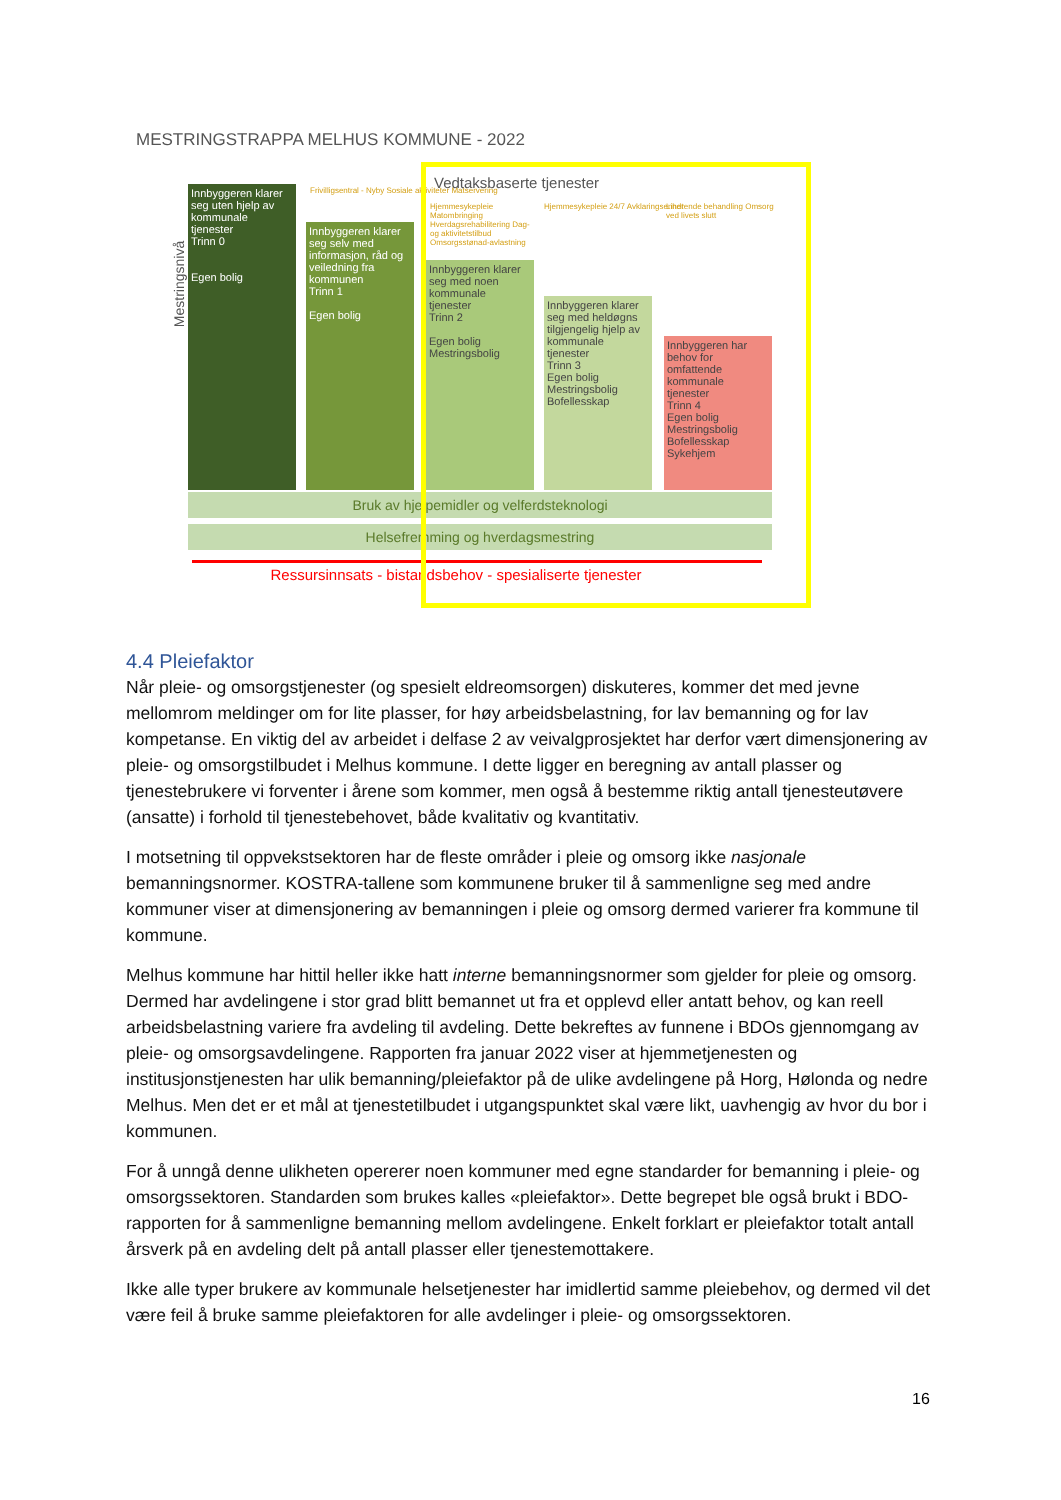MESTRINGSTRAPPA MELHUS KOMMUNE - 2022
Mestringsnivå
Innbyggeren klarer seg uten hjelp av kommunale tjenester
Trinn 0
Egen bolig
Frivilligsentral - Nyby Sosiale aktiviteter Matservering
Innbyggeren klarer seg selv med informasjon, råd og veiledning fra kommunen
Trinn 1
Egen bolig
Vedtaksbaserte tjenester
Hjemmesykepleie Matombringing Hverdagsrehabilitering Dag- og aktivitetstilbud Omsorgsstønad-avlastning
Hjemmesykepleie 24/7 Avklaringsenhet
Lindrende behandling Omsorg ved livets slutt
Innbyggeren klarer seg med noen kommunale tjenester
Trinn 2
Egen bolig Mestringsbolig
Innbyggeren klarer seg med heldøgns tilgjengelig hjelp av kommunale tjenester
Trinn 3
Egen bolig Mestringsbolig Bofellesskap
Innbyggeren har behov for omfattende kommunale tjenester
Trinn 4
Egen bolig Mestringsbolig Bofellesskap Sykehjem
Bruk av hjelpemidler og velferdsteknologi
Helsefremming og hverdagsmestring
Ressursinnsats - bistandsbehov - spesialiserte tjenester
4.4 Pleiefaktor
Når pleie- og omsorgstjenester (og spesielt eldreomsorgen) diskuteres, kommer det med jevne mellomrom meldinger om for lite plasser, for høy arbeidsbelastning, for lav bemanning og for lav kompetanse. En viktig del av arbeidet i delfase 2 av veivalgprosjektet har derfor vært dimensjonering av pleie- og omsorgstilbudet i Melhus kommune. I dette ligger en beregning av antall plasser og tjenestebrukere vi forventer i årene som kommer, men også å bestemme riktig antall tjenesteutøvere (ansatte) i forhold til tjenestebehovet, både kvalitativ og kvantitativ.
I motsetning til oppvekstsektoren har de fleste områder i pleie og omsorg ikke nasjonale bemanningsnormer. KOSTRA-tallene som kommunene bruker til å sammenligne seg med andre kommuner viser at dimensjonering av bemanningen i pleie og omsorg dermed varierer fra kommune til kommune.
Melhus kommune har hittil heller ikke hatt interne bemanningsnormer som gjelder for pleie og omsorg. Dermed har avdelingene i stor grad blitt bemannet ut fra et opplevd eller antatt behov, og kan reell arbeidsbelastning variere fra avdeling til avdeling. Dette bekreftes av funnene i BDOs gjennomgang av pleie- og omsorgsavdelingene. Rapporten fra januar 2022 viser at hjemmetjenesten og institusjonstjenesten har ulik bemanning/pleiefaktor på de ulike avdelingene på Horg, Hølonda og nedre Melhus. Men det er et mål at tjenestetilbudet i utgangspunktet skal være likt, uavhengig av hvor du bor i kommunen.
For å unngå denne ulikheten opererer noen kommuner med egne standarder for bemanning i pleie- og omsorgssektoren. Standarden som brukes kalles «pleiefaktor». Dette begrepet ble også brukt i BDO-rapporten for å sammenligne bemanning mellom avdelingene. Enkelt forklart er pleiefaktor totalt antall årsverk på en avdeling delt på antall plasser eller tjenestemottakere.
Ikke alle typer brukere av kommunale helsetjenester har imidlertid samme pleiebehov, og dermed vil det være feil å bruke samme pleiefaktoren for alle avdelinger i pleie- og omsorgssektoren.
16